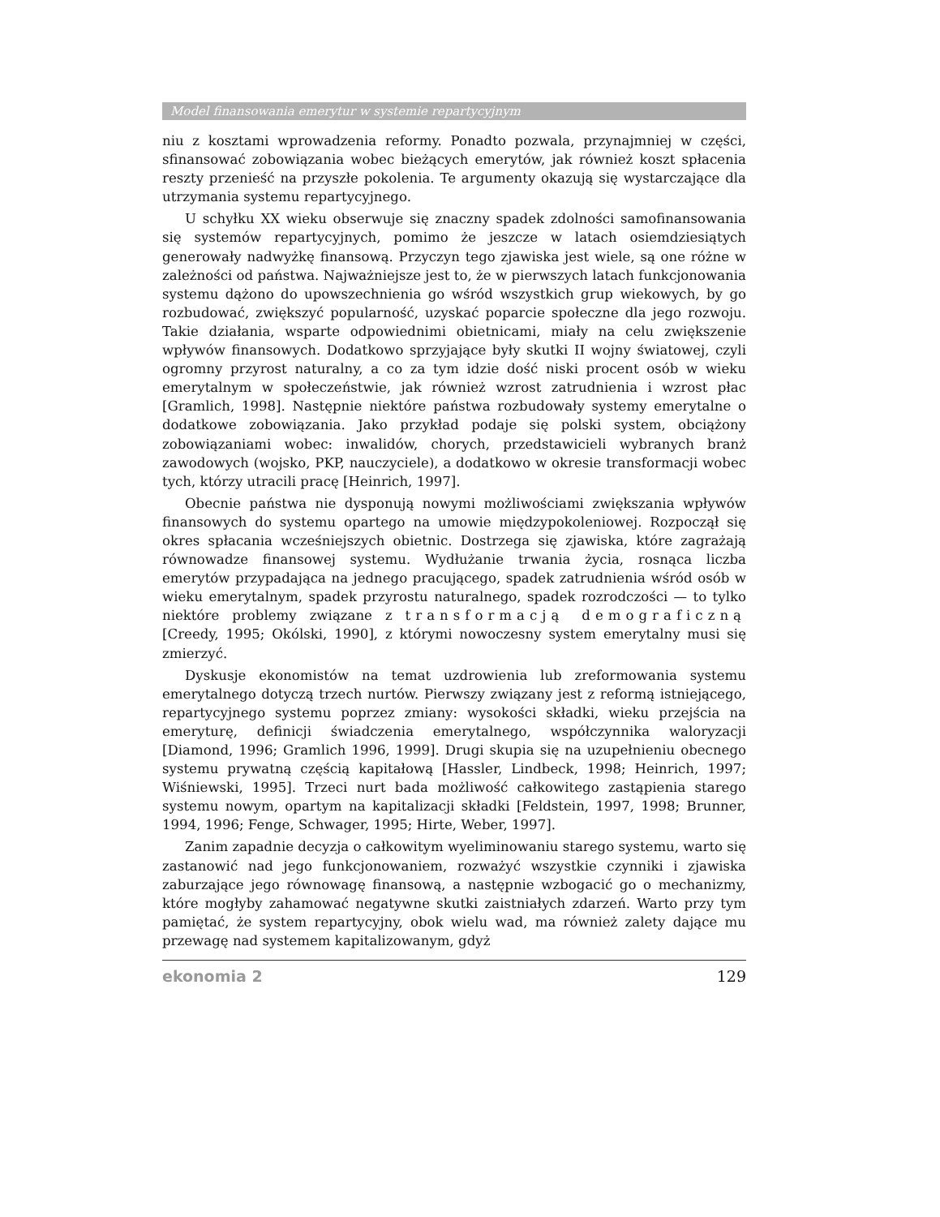Model finansowania emerytur w systemie repartycyjnym
niu z kosztami wprowadzenia reformy. Ponadto pozwala, przynajmniej w części, sfinansować zobowiązania wobec bieżących emerytów, jak również koszt spłacenia reszty przenieść na przyszłe pokolenia. Te argumenty okazują się wystarczające dla utrzymania systemu repartycyjnego.
U schyłku XX wieku obserwuje się znaczny spadek zdolności samofinansowania się systemów repartycyjnych, pomimo że jeszcze w latach osiemdziesiątych generowały nadwyżkę finansową. Przyczyn tego zjawiska jest wiele, są one różne w zależności od państwa. Najważniejsze jest to, że w pierwszych latach funkcjonowania systemu dążono do upowszechnienia go wśród wszystkich grup wiekowych, by go rozbudować, zwiększyć popularność, uzyskać poparcie społeczne dla jego rozwoju. Takie działania, wsparte odpowiednimi obietnicami, miały na celu zwiększenie wpływów finansowych. Dodatkowo sprzyjające były skutki II wojny światowej, czyli ogromny przyrost naturalny, a co za tym idzie dość niski procent osób w wieku emerytalnym w społeczeństwie, jak również wzrost zatrudnienia i wzrost płac [Gramlich, 1998]. Następnie niektóre państwa rozbudowały systemy emerytalne o dodatkowe zobowiązania. Jako przykład podaje się polski system, obciążony zobowiązaniami wobec: inwalidów, chorych, przedstawicieli wybranych branż zawodowych (wojsko, PKP, nauczyciele), a dodatkowo w okresie transformacji wobec tych, którzy utracili pracę [Heinrich, 1997].
Obecnie państwa nie dysponują nowymi możliwościami zwiększania wpływów finansowych do systemu opartego na umowie międzypokoleniowej. Rozpoczął się okres spłacania wcześniejszych obietnic. Dostrzega się zjawiska, które zagrażają równowadze finansowej systemu. Wydłużanie trwania życia, rosnąca liczba emerytów przypadająca na jednego pracującego, spadek zatrudnienia wśród osób w wieku emerytalnym, spadek przyrostu naturalnego, spadek rozrodczości — to tylko niektóre problemy związane z transformacją demograficzną [Creedy, 1995; Okólski, 1990], z którymi nowoczesny system emerytalny musi się zmierzyć.
Dyskusje ekonomistów na temat uzdrowienia lub zreformowania systemu emerytalnego dotyczą trzech nurtów. Pierwszy związany jest z reformą istniejącego, repartycyjnego systemu poprzez zmiany: wysokości składki, wieku przejścia na emeryturę, definicji świadczenia emerytalnego, współczynnika waloryzacji [Diamond, 1996; Gramlich 1996, 1999]. Drugi skupia się na uzupełnieniu obecnego systemu prywatną częścią kapitałową [Hassler, Lindbeck, 1998; Heinrich, 1997; Wiśniewski, 1995]. Trzeci nurt bada możliwość całkowitego zastąpienia starego systemu nowym, opartym na kapitalizacji składki [Feldstein, 1997, 1998; Brunner, 1994, 1996; Fenge, Schwager, 1995; Hirte, Weber, 1997].
Zanim zapadnie decyzja o całkowitym wyeliminowaniu starego systemu, warto się zastanowić nad jego funkcjonowaniem, rozważyć wszystkie czynniki i zjawiska zaburzające jego równowagę finansową, a następnie wzbogacić go o mechanizmy, które mogłyby zahamować negatywne skutki zaistniałych zdarzeń. Warto przy tym pamiętać, że system repartycyjny, obok wielu wad, ma również zalety dające mu przewagę nad systemem kapitalizowanym, gdyż
ekonomia 2 129